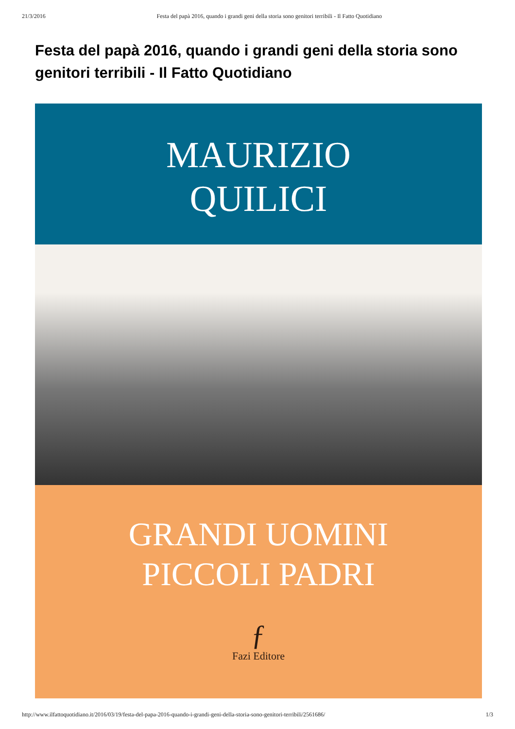21/3/2016 Festa del papà 2016, quando i grandi geni della storia sono genitori terribili - Il Fatto Quotidiano
Festa del papà 2016, quando i grandi geni della storia sono genitori terribili - Il Fatto Quotidiano
MAURIZIO
QUILICI
GRANDI UOMINI
PICCOLI PADRI
ƒ
Fazi Editore
http://www.ilfattoquotidiano.it/2016/03/19/festa-del-papa-2016-quando-i-grandi-geni-della-storia-sono-genitori-terribili/2561686/ 1/3